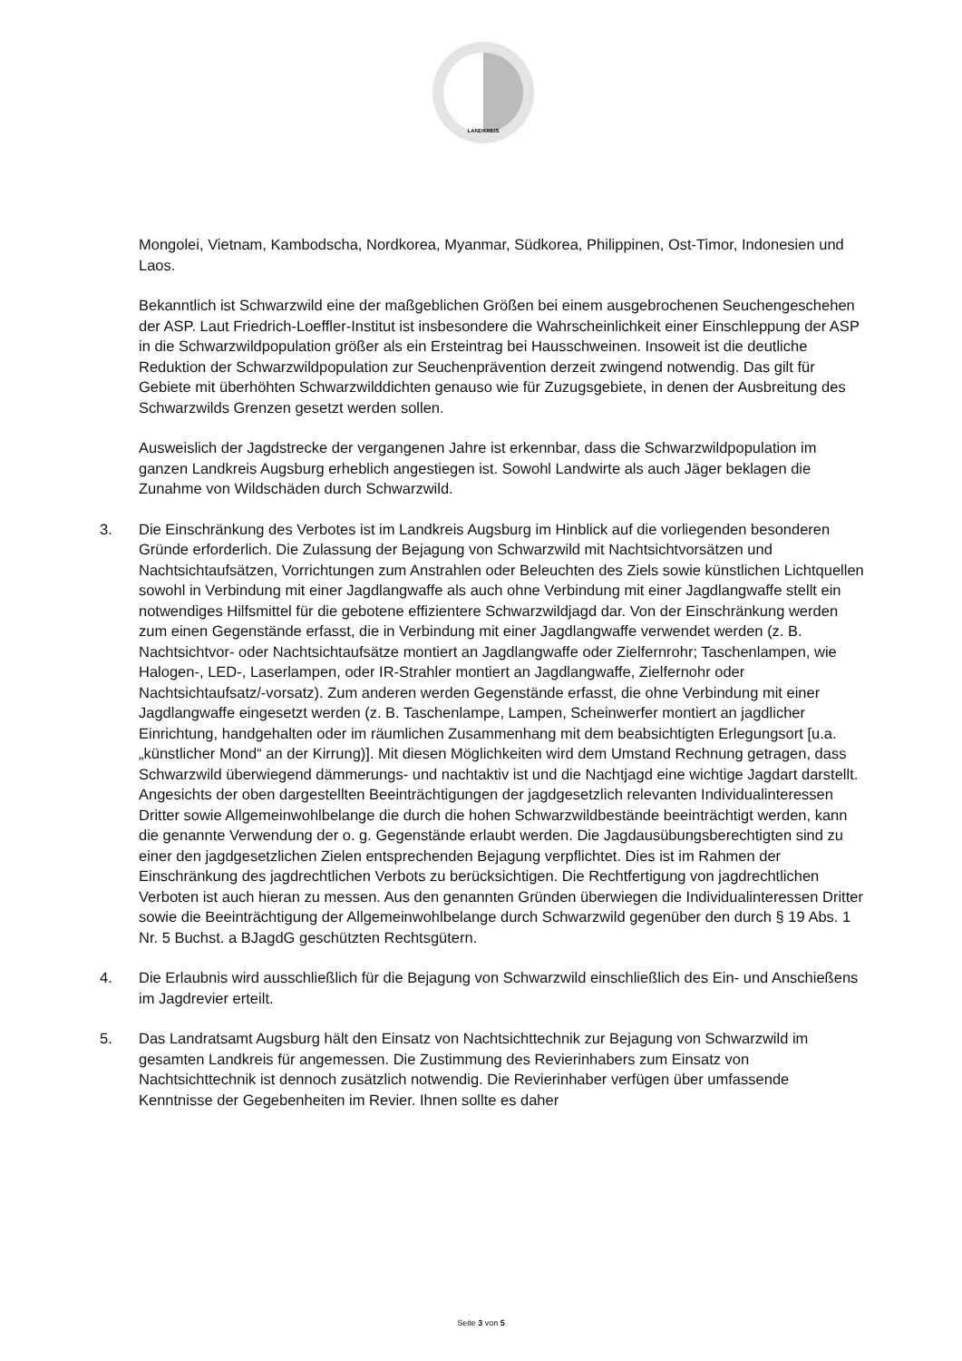LANDKREIS
Mongolei, Vietnam, Kambodscha, Nordkorea, Myanmar, Südkorea, Philippinen, Ost-Timor, Indonesien und Laos.
Bekanntlich ist Schwarzwild eine der maßgeblichen Größen bei einem ausgebrochenen Seuchengeschehen der ASP. Laut Friedrich-Loeffler-Institut ist insbesondere die Wahrscheinlichkeit einer Einschleppung der ASP in die Schwarzwildpopulation größer als ein Ersteintrag bei Hausschweinen. Insoweit ist die deutliche Reduktion der Schwarzwildpopulation zur Seuchenprävention derzeit zwingend notwendig. Das gilt für Gebiete mit überhöhten Schwarzwilddichten genauso wie für Zuzugsgebiete, in denen der Ausbreitung des Schwarzwilds Grenzen gesetzt werden sollen.
Ausweislich der Jagdstrecke der vergangenen Jahre ist erkennbar, dass die Schwarzwildpopulation im ganzen Landkreis Augsburg erheblich angestiegen ist. Sowohl Landwirte als auch Jäger beklagen die Zunahme von Wildschäden durch Schwarzwild.
3. Die Einschränkung des Verbotes ist im Landkreis Augsburg im Hinblick auf die vorliegenden besonderen Gründe erforderlich. Die Zulassung der Bejagung von Schwarzwild mit Nachtsichtvorsätzen und Nachtsichtaufsätzen, Vorrichtungen zum Anstrahlen oder Beleuchten des Ziels sowie künstlichen Lichtquellen sowohl in Verbindung mit einer Jagdlangwaffe als auch ohne Verbindung mit einer Jagdlangwaffe stellt ein notwendiges Hilfsmittel für die gebotene effizientere Schwarzwildjagd dar. Von der Einschränkung werden zum einen Gegenstände erfasst, die in Verbindung mit einer Jagdlangwaffe verwendet werden (z. B. Nachtsichtvor- oder Nachtsichtaufsätze montiert an Jagdlangwaffe oder Zielfernrohr; Taschenlampen, wie Halogen-, LED-, Laserlampen, oder IR-Strahler montiert an Jagdlangwaffe, Zielfernohr oder Nachtsichtaufsatz/-vorsatz). Zum anderen werden Gegenstände erfasst, die ohne Verbindung mit einer Jagdlangwaffe eingesetzt werden (z. B. Taschenlampe, Lampen, Scheinwerfer montiert an jagdlicher Einrichtung, handgehalten oder im räumlichen Zusammenhang mit dem beabsichtigten Erlegungsort [u.a. „künstlicher Mond“ an der Kirrung)]. Mit diesen Möglichkeiten wird dem Umstand Rechnung getragen, dass Schwarzwild überwiegend dämmerungs- und nachtaktiv ist und die Nachtjagd eine wichtige Jagdart darstellt. Angesichts der oben dargestellten Beeinträchtigungen der jagdgesetzlich relevanten Individualinteressen Dritter sowie Allgemeinwohlbelange die durch die hohen Schwarzwildbestände beeinträchtigt werden, kann die genannte Verwendung der o. g. Gegenstände erlaubt werden. Die Jagdausübungsberechtigten sind zu einer den jagdgesetzlichen Zielen entsprechenden Bejagung verpflichtet. Dies ist im Rahmen der Einschränkung des jagdrechtlichen Verbots zu berücksichtigen. Die Rechtfertigung von jagdrechtlichen Verboten ist auch hieran zu messen. Aus den genannten Gründen überwiegen die Individualinteressen Dritter sowie die Beeinträchtigung der Allgemeinwohlbelange durch Schwarzwild gegenüber den durch § 19 Abs. 1 Nr. 5 Buchst. a BJagdG geschützten Rechtsgütern.
4. Die Erlaubnis wird ausschließlich für die Bejagung von Schwarzwild einschließlich des Ein- und Anschießens im Jagdrevier erteilt.
5. Das Landratsamt Augsburg hält den Einsatz von Nachtsichttechnik zur Bejagung von Schwarzwild im gesamten Landkreis für angemessen. Die Zustimmung des Revierinhabers zum Einsatz von Nachtsichttechnik ist dennoch zusätzlich notwendig. Die Revierinhaber verfügen über umfassende Kenntnisse der Gegebenheiten im Revier. Ihnen sollte es daher
Seite 3 von 5